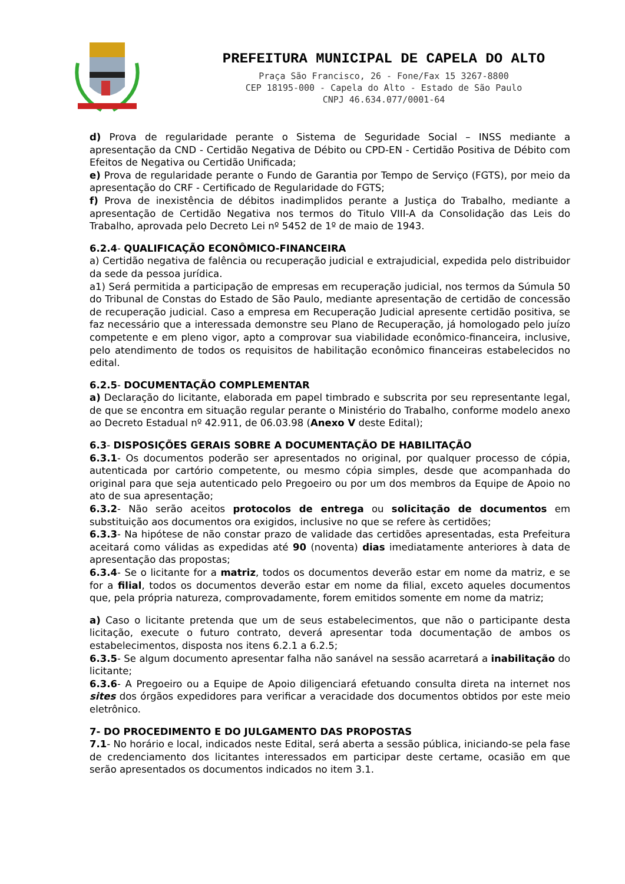PREFEITURA MUNICIPAL DE CAPELA DO ALTO
Praça São Francisco, 26 - Fone/Fax 15 3267-8800
CEP 18195-000 - Capela do Alto - Estado de São Paulo
CNPJ 46.634.077/0001-64
d) Prova de regularidade perante o Sistema de Seguridade Social – INSS mediante a apresentação da CND - Certidão Negativa de Débito ou CPD-EN - Certidão Positiva de Débito com Efeitos de Negativa ou Certidão Unificada;
e) Prova de regularidade perante o Fundo de Garantia por Tempo de Serviço (FGTS), por meio da apresentação do CRF - Certificado de Regularidade do FGTS;
f) Prova de inexistência de débitos inadimplidos perante a Justiça do Trabalho, mediante a apresentação de Certidão Negativa nos termos do Titulo VIII-A da Consolidação das Leis do Trabalho, aprovada pelo Decreto Lei nº 5452 de 1º de maio de 1943.
6.2.4- QUALIFICAÇÃO ECONÔMICO-FINANCEIRA
a) Certidão negativa de falência ou recuperação judicial e extrajudicial, expedida pelo distribuidor da sede da pessoa jurídica.
a1) Será permitida a participação de empresas em recuperação judicial, nos termos da Súmula 50 do Tribunal de Constas do Estado de São Paulo, mediante apresentação de certidão de concessão de recuperação judicial. Caso a empresa em Recuperação Judicial apresente certidão positiva, se faz necessário que a interessada demonstre seu Plano de Recuperação, já homologado pelo juízo competente e em pleno vigor, apto a comprovar sua viabilidade econômico-financeira, inclusive, pelo atendimento de todos os requisitos de habilitação econômico financeiras estabelecidos no edital.
6.2.5- DOCUMENTAÇÃO COMPLEMENTAR
a) Declaração do licitante, elaborada em papel timbrado e subscrita por seu representante legal, de que se encontra em situação regular perante o Ministério do Trabalho, conforme modelo anexo ao Decreto Estadual nº 42.911, de 06.03.98 (Anexo V deste Edital);
6.3- DISPOSIÇÕES GERAIS SOBRE A DOCUMENTAÇÃO DE HABILITAÇÃO
6.3.1- Os documentos poderão ser apresentados no original, por qualquer processo de cópia, autenticada por cartório competente, ou mesmo cópia simples, desde que acompanhada do original para que seja autenticado pelo Pregoeiro ou por um dos membros da Equipe de Apoio no ato de sua apresentação;
6.3.2- Não serão aceitos protocolos de entrega ou solicitação de documentos em substituição aos documentos ora exigidos, inclusive no que se refere às certidões;
6.3.3- Na hipótese de não constar prazo de validade das certidões apresentadas, esta Prefeitura aceitará como válidas as expedidas até 90 (noventa) dias imediatamente anteriores à data de apresentação das propostas;
6.3.4- Se o licitante for a matriz, todos os documentos deverão estar em nome da matriz, e se for a filial, todos os documentos deverão estar em nome da filial, exceto aqueles documentos que, pela própria natureza, comprovadamente, forem emitidos somente em nome da matriz;
a) Caso o licitante pretenda que um de seus estabelecimentos, que não o participante desta licitação, execute o futuro contrato, deverá apresentar toda documentação de ambos os estabelecimentos, disposta nos itens 6.2.1 a 6.2.5;
6.3.5- Se algum documento apresentar falha não sanável na sessão acarretará a inabilitação do licitante;
6.3.6- A Pregoeiro ou a Equipe de Apoio diligenciará efetuando consulta direta na internet nos sites dos órgãos expedidores para verificar a veracidade dos documentos obtidos por este meio eletrônico.
7- DO PROCEDIMENTO E DO JULGAMENTO DAS PROPOSTAS
7.1- No horário e local, indicados neste Edital, será aberta a sessão pública, iniciando-se pela fase de credenciamento dos licitantes interessados em participar deste certame, ocasião em que serão apresentados os documentos indicados no item 3.1.